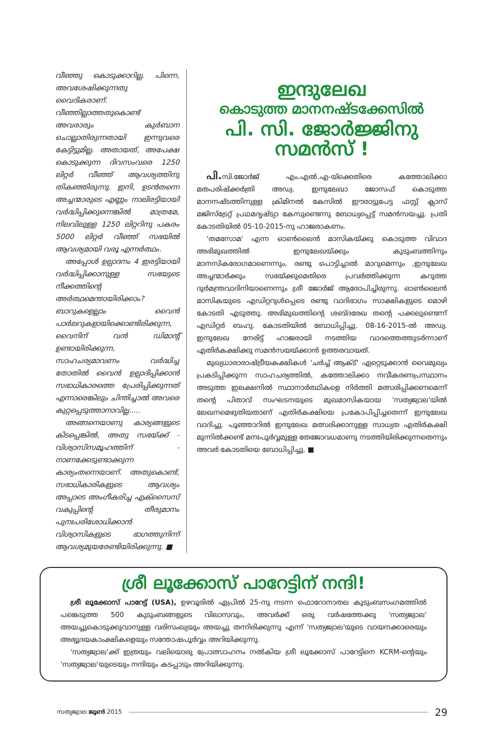വീഞ്ഞു കൊടുക്കാറില്ല. പിന്നെ, അവശേഷിക്കുന്നതു വൈദികരാണ്. വീഞ്ഞില്ലാത്തതുകൊണ്ട് അവരാരും കുർബാന ചൊല്ലാതിരുന്നതായി ഇന്നുവരെ കേട്ടിട്ടുമില്ല. അതായത്, അപേക്ഷ കൊടുക്കുന്ന ദിവസംവരെ 1250 ലിറ്റർ വീഞ്ഞ് ആവശ്യത്തിനു തികഞ്ഞിരുന്നു. ഇനി, ഉടൻതന്നെ അച്ചന്മാരുടെ എണ്ണം നാലിരട്ടിയായി വർദ്ധിപ്പിക്കുന്നെങ്കിൽ മാത്രമേ, നിലവിലുള്ള 1250 ലിറ്ററിനു പകരം 5000 ലിറ്റർ വീഞ്ഞ് സഭയിൽ ആവശ്യമായി വരൂ എന്നർത്ഥം.
അപ്പോൾ ഉല്പാദനം 4 ഇരട്ടിയായി വർദ്ധിപ്പിക്കാനുള്ള സഭയുടെ നീക്കത്തിന്റെ അർത്ഥമെന്തായിരിക്കാം? ബാറുകളെല്ലാം വൈൻ പാർലറുകളായിക്കൊണ്ടിരിക്കുന്ന, വൈനിന് വൻ ഡിമാന്റ് ഉണ്ടായിരിക്കുന്ന, സാഹചര്യമാവണം വർദ്ധിച്ച തോതിൽ വൈൻ ഉല്പാദിപ്പിക്കാൻ സഭാധികാരത്തെ പ്രേരിപ്പിക്കുന്നത് എന്നാരെങ്കിലും ചിന്തിച്ചാൽ അവരെ കുറ്റപ്പെടുത്താനാവില്ല.....
അങ്ങനെയാണു കാര്യങ്ങളുടെ കിടപ്പെങ്കിൽ, അതു സഭയ്ക്ക് - വിശ്വാസിസമൂഹത്തിന് - നാണക്കേടുണ്ടാക്കുന്ന കാര്യംതന്നെയാണ്. അതുകൊണ്ട്, സഭാധികാരികളുടെ ആവശ്യം അപ്പാടെ അംഗീകരിച്ച എക്സൈസ് വകുപ്പിന്റെ തീരുമാനം പുനഃപരിശോധിക്കാൻ വിശ്വാസികളുടെ ഭാഗത്തുനിന്ന് ആവശ്യമുയരേണ്ടിയിരിക്കുന്നു. ■
ഇന്ദുലേഖ
കൊടുത്ത മാനനഷ്ടക്കേസിൽ
പി. സി. ജോർജ്ജിനു
സമൻസ് !
പി. സി.ജോർജ് എം.എൽ.എ-യ്ക്കെതിരെ കത്തോലിക്കാ മതപരിഷ്ക്കർത്രി അഡ്വ. ഇന്ദുലേഖാ ജോസഫ് കൊടുത്ത മാനനഷ്ടത്തിനുള്ള ക്രിമിനൽ കേസിൽ ഈരാട്ടുപേട്ട ഫസ്റ്റ് ക്ലാസ് മജിസ്ട്രേറ്റ് പ്രഥമദൃഷ്ട്യാ കേസുണ്ടെന്നു ബോധ്യപ്പെട്ട് സമൻസയച്ചു. പ്രതി കോടതിയിൽ 05-10-2015-നു ഹാജരാകണം.
'തമസോമ' എന്ന ഓൺലൈൻ മാസികയ്ക്കു കൊടുത്ത വിവാദ അഭിമുഖത്തിൽ ഇന്ദുലേഖയ്ക്കും കുടുംബത്തിനും മാനസികരോഗമാണെന്നും, രണ്ടു പൊട്ടിച്ചാൽ മാറുമെന്നും ,ഇന്ദുലേഖ അച്ചന്മാർക്കും സഭയ്ക്കുമെതിരെ പ്രവർത്തിക്കുന്ന കറുത്ത ദുർമന്ത്രവാദിനിയാണെന്നും ശ്രീ ജോർജ് ആരോപിച്ചിരുന്നു. ഓൺലൈൻ മാസികയുടെ എഡിറ്ററുൾപ്പെടെ രണ്ടു വാദിഭാഗം സാക്ഷികളുടെ മൊഴി കോടതി എടുത്തു. അഭിമുഖത്തിന്റെ ശബ്ദരേഖ തന്റെ പക്കലുണ്ടെന്ന് എഡിറ്റർ ബഹു. കോടതിയിൽ ബോധിപ്പിച്ചു. 08-16-2015-ൽ അഡ്വ. ഇന്ദുലേഖ നേരിട്ട് ഹാജരായി നടത്തിയ വാദത്തെത്തുടർന്നാണ് എതിർകക്ഷിക്കു സമൻസയയ്ക്കാൻ ഉത്തരവായത്.
മുഖ്യധാരാരാഷ്ട്രീയകക്ഷികൾ 'ചർച്ച് ആക്ട്' ഏറ്റെടുക്കാൻ വൈമുഖ്യം പ്രകടിപ്പിക്കുന്ന സാഹചര്യത്തിൽ, കത്തോലിക്കാ നവീകരണപ്രസ്ഥാനം അടുത്ത ഇലക്ഷനിൽ സ്ഥാനാർത്ഥികളെ നിർത്തി മത്സരിപ്പിക്കണമെന്ന് തന്റെ പിതാവ് സംഘടനയുടെ മുഖമാസികയായ 'സത്യജ്വാല'യിൽ ലേഖനമെഴുതിയതാണ് എതിർകക്ഷിയെ പ്രകോപിപ്പിച്ചതെന്ന് ഇന്ദുലേഖ വാദിച്ചു. പൂഞ്ഞാറിൽ ഇന്ദുലേഖ മത്സരിക്കാനുള്ള സാധ്യത എതിർകക്ഷി മുന്നിൽക്കണ്ട് മനഃപൂർവ്വമുള്ള തേജോവധമാണു നടത്തിയിരിക്കുന്നതെന്നും അവർ കോടതിയെ ബോധിപ്പിച്ചു. ■
ശ്രീ ലൂക്കോസ് പാറേട്ടിന് നന്ദി!
ശ്രീ ലൂക്കോസ് പാറേട്ട് (USA), ഉഴവൂരിൽ ഏപ്രിൽ 25-നു നടന്ന ഫൊറോനാതല കുടുംബസംഗമത്തിൽ പങ്കെടുത്ത 500 കുടുംബങ്ങളുടെ വിലാസവും, അവർക്ക് ഒരു വർഷത്തേക്കു 'സത്യജ്വാല' അയച്ചുകൊടുക്കുവാനുള്ള വരിസംഖ്യയും അയച്ചു തന്നിരിക്കുന്നു എന്ന് 'സത്യജ്വാല'യുടെ വായനക്കാരെയും അഭ്യുദയകാംക്ഷികളെയും സന്തോഷപൂർവ്വം അറിയിക്കുന്നു.
'സത്യജ്വാല'ക്ക് ഇത്രയും വലിയൊരു പ്രോത്സാഹനം നൽകിയ ശ്രീ ലൂക്കോസ് പാറേട്ടിനെ KCRM-ന്റെയും 'സത്യജ്വാല'യുടെയും നന്ദിയും കടപ്പാടും അറിയിക്കുന്നു.
സത്യജ്വാല ജൂൺ 2015 29